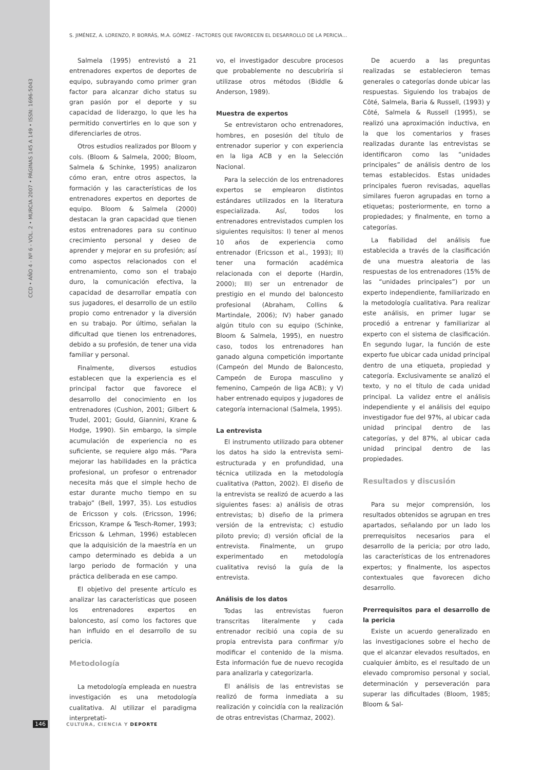CCD • AÑO 4 - Nº 6 - VOL. 2 • MURCIA 2007 • PÁGINAS 145 A 149 • ISSN: 1696-5043
S. JIMÉNEZ, A. LORENZO, P. BORRÁS, M.A. GÓMEZ - FACTORES QUE FAVORECEN EL DESARROLLO DE LA PERICIA…
Salmela (1995) entrevistó a 21 entrenadores expertos de deportes de equipo, subrayando como primer gran factor para alcanzar dicho status su gran pasión por el deporte y su capacidad de liderazgo, lo que les ha permitido convertirles en lo que son y diferenciarles de otros.
Otros estudios realizados por Bloom y cols. (Bloom & Salmela, 2000; Bloom, Salmela & Schinke, 1995) analizaron cómo eran, entre otros aspectos, la formación y las características de los entrenadores expertos en deportes de equipo. Bloom & Salmela (2000) destacan la gran capacidad que tienen estos entrenadores para su continuo crecimiento personal y deseo de aprender y mejorar en su profesión; así como aspectos relacionados con el entrenamiento, como son el trabajo duro, la comunicación efectiva, la capacidad de desarrollar empatía con sus jugadores, el desarrollo de un estilo propio como entrenador y la diversión en su trabajo. Por último, señalan la dificultad que tienen los entrenadores, debido a su profesión, de tener una vida familiar y personal.
Finalmente, diversos estudios establecen que la experiencia es el principal factor que favorece el desarrollo del conocimiento en los entrenadores (Cushion, 2001; Gilbert & Trudel, 2001; Gould, Giannini, Krane & Hodge, 1990). Sin embargo, la simple acumulación de experiencia no es suficiente, se requiere algo más. “Para mejorar las habilidades en la práctica profesional, un profesor o entrenador necesita más que el simple hecho de estar durante mucho tiempo en su trabajo” (Bell, 1997, 35). Los estudios de Ericsson y cols. (Ericsson, 1996; Ericsson, Krampe & Tesch-Romer, 1993; Ericsson & Lehman, 1996) establecen que la adquisición de la maestría en un campo determinado es debida a un largo periodo de formación y una práctica deliberada en ese campo.
El objetivo del presente artículo es analizar las características que poseen los entrenadores expertos en baloncesto, así como los factores que han influido en el desarrollo de su pericia.
Metodología
La metodología empleada en nuestra investigación es una metodología cualitativa. Al utilizar el paradigma interpretati-
vo, el investigador descubre procesos que probablemente no descubriría si utilizase otros métodos (Biddle & Anderson, 1989).
Muestra de expertos
Se entrevistaron ocho entrenadores, hombres, en posesión del título de entrenador superior y con experiencia en la liga ACB y en la Selección Nacional.
Para la selección de los entrenadores expertos se emplearon distintos estándares utilizados en la literatura especializada. Así, todos los entrenadores entrevistados cumplen los siguientes requisitos: I) tener al menos 10 años de experiencia como entrenador (Ericsson et al., 1993); II) tener una formación académica relacionada con el deporte (Hardin, 2000); III) ser un entrenador de prestigio en el mundo del baloncesto profesional (Abraham, Collins & Martindale, 2006); IV) haber ganado algún titulo con su equipo (Schinke, Bloom & Salmela, 1995), en nuestro caso, todos los entrenadores han ganado alguna competición importante (Campeón del Mundo de Baloncesto, Campeón de Europa masculino y femenino, Campeón de liga ACB); y V) haber entrenado equipos y jugadores de categoría internacional (Salmela, 1995).
La entrevista
El instrumento utilizado para obtener los datos ha sido la entrevista semi-estructurada y en profundidad, una técnica utilizada en la metodología cualitativa (Patton, 2002). El diseño de la entrevista se realizó de acuerdo a las siguientes fases: a) análisis de otras entrevistas; b) diseño de la primera versión de la entrevista; c) estudio piloto previo; d) versión oficial de la entrevista. Finalmente, un grupo experimentado en metodología cualitativa revisó la guía de la entrevista.
Análisis de los datos
Todas las entrevistas fueron transcritas literalmente y cada entrenador recibió una copia de su propia entrevista para confirmar y/o modificar el contenido de la misma. Esta información fue de nuevo recogida para analizarla y categorizarla.
El análisis de las entrevistas se realizó de forma inmediata a su realización y coincidía con la realización de otras entrevistas (Charmaz, 2002).
De acuerdo a las preguntas realizadas se establecieron temas generales o categorías donde ubicar las respuestas. Siguiendo los trabajos de Côté, Salmela, Baria & Russell, (1993) y Côté, Salmela & Russell (1995), se realizó una aproximación inductiva, en la que los comentarios y frases realizadas durante las entrevistas se identificaron como las “unidades principales” de análisis dentro de los temas establecidos. Estas unidades principales fueron revisadas, aquellas similares fueron agrupadas en torno a etiquetas; posteriormente, en torno a propiedades; y finalmente, en torno a categorías.
La fiabilidad del análisis fue establecida a través de la clasificación de una muestra aleatoria de las respuestas de los entrenadores (15% de las “unidades principales”) por un experto independiente, familiarizado en la metodología cualitativa. Para realizar este análisis, en primer lugar se procedió a entrenar y familiarizar al experto con el sistema de clasificación. En segundo lugar, la función de este experto fue ubicar cada unidad principal dentro de una etiqueta, propiedad y categoría. Exclusivamente se analizó el texto, y no el título de cada unidad principal. La validez entre el análisis independiente y el análisis del equipo investigador fue del 97%, al ubicar cada unidad principal dentro de las categorías, y del 87%, al ubicar cada unidad principal dentro de las propiedades.
Resultados y discusión
Para su mejor comprensión, los resultados obtenidos se agrupan en tres apartados, señalando por un lado los prerrequisitos necesarios para el desarrollo de la pericia; por otro lado, las características de los entrenadores expertos; y finalmente, los aspectos contextuales que favorecen dicho desarrollo.
Prerrequisitos para el desarrollo de la pericia
Existe un acuerdo generalizado en las investigaciones sobre el hecho de que el alcanzar elevados resultados, en cualquier ámbito, es el resultado de un elevado compromiso personal y social, determinación y perseveración para superar las dificultades (Bloom, 1985; Bloom & Sal-
146 CULTURA, CIENCIA Y DEPORTE